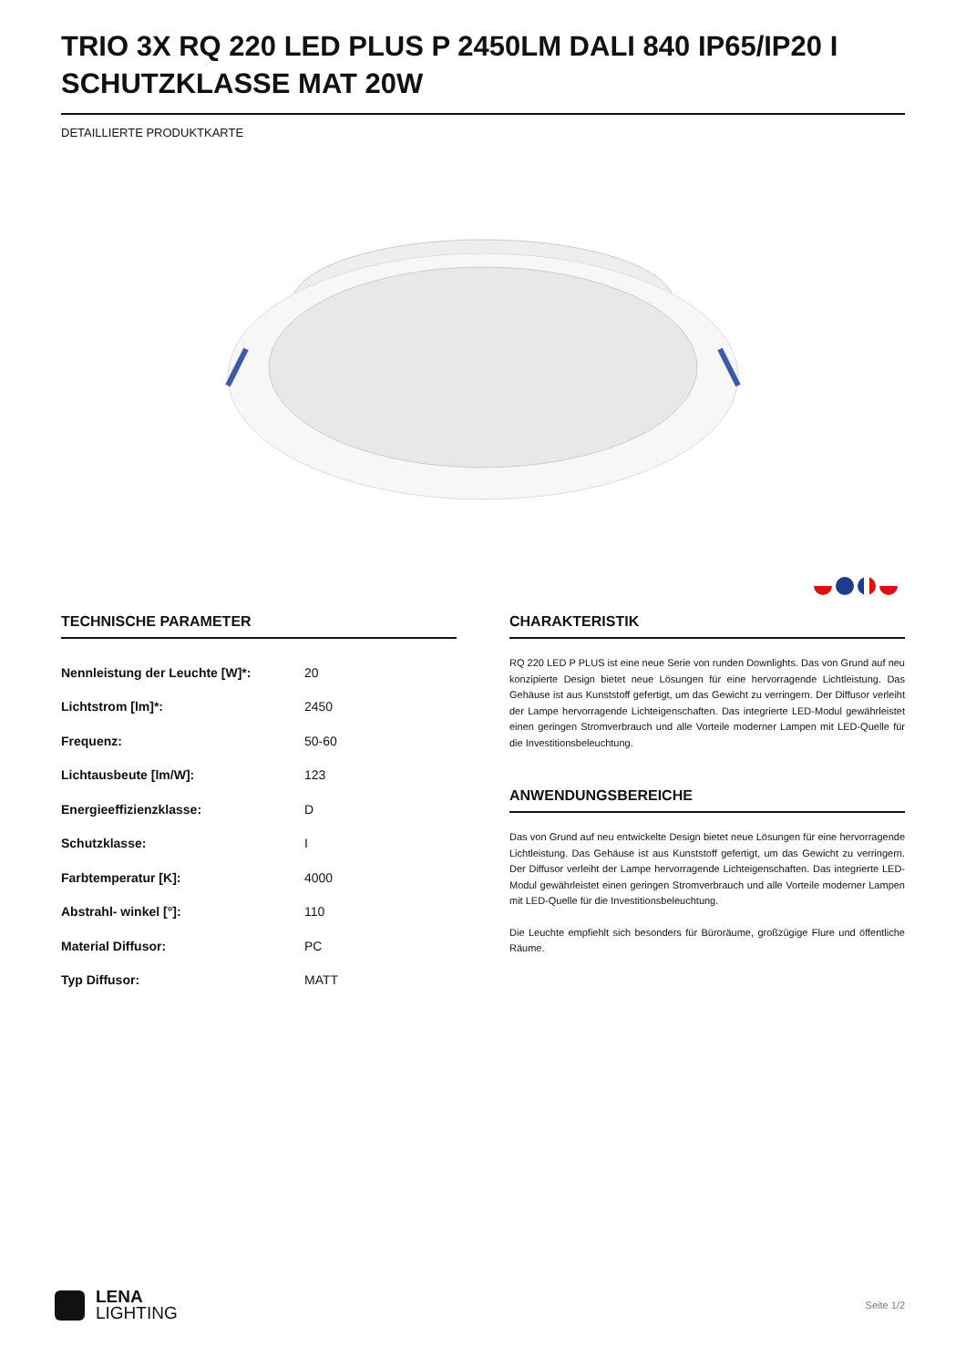TRIO 3X RQ 220 LED PLUS P 2450LM DALI 840 IP65/IP20 I SCHUTZKLASSE MAT 20W
DETAILLIERTE PRODUKTKARTE
TECHNISCHE PARAMETER
| Nennleistung der Leuchte [W]*: | 20 |
| Lichtstrom [lm]*: | 2450 |
| Frequenz: | 50-60 |
| Lichtausbeute [lm/W]: | 123 |
| Energieeffizienzklasse: | D |
| Schutzklasse: | I |
| Farbtemperatur [K]: | 4000 |
| Abstrahl- winkel [°]: | 110 |
| Material Diffusor: | PC |
| Typ Diffusor: | MATT |
CHARAKTERISTIK
RQ 220 LED P PLUS ist eine neue Serie von runden Downlights. Das von Grund auf neu konzipierte Design bietet neue Lösungen für eine hervorragende Lichtleistung. Das Gehäuse ist aus Kunststoff gefertigt, um das Gewicht zu verringern. Der Diffusor verleiht der Lampe hervorragende Lichteigenschaften. Das integrierte LED-Modul gewährleistet einen geringen Stromverbrauch und alle Vorteile moderner Lampen mit LED-Quelle für die Investitionsbeleuchtung.
ANWENDUNGSBEREICHE
Das von Grund auf neu entwickelte Design bietet neue Lösungen für eine hervorragende Lichtleistung. Das Gehäuse ist aus Kunststoff gefertigt, um das Gewicht zu verringern. Der Diffusor verleiht der Lampe hervorragende Lichteigenschaften. Das integrierte LED-Modul gewährleistet einen geringen Stromverbrauch und alle Vorteile moderner Lampen mit LED-Quelle für die Investitionsbeleuchtung.
Die Leuchte empfiehlt sich besonders für Büroräume, großzügige Flure und öffentliche Räume.
LENA
LIGHTING
Seite 1/2